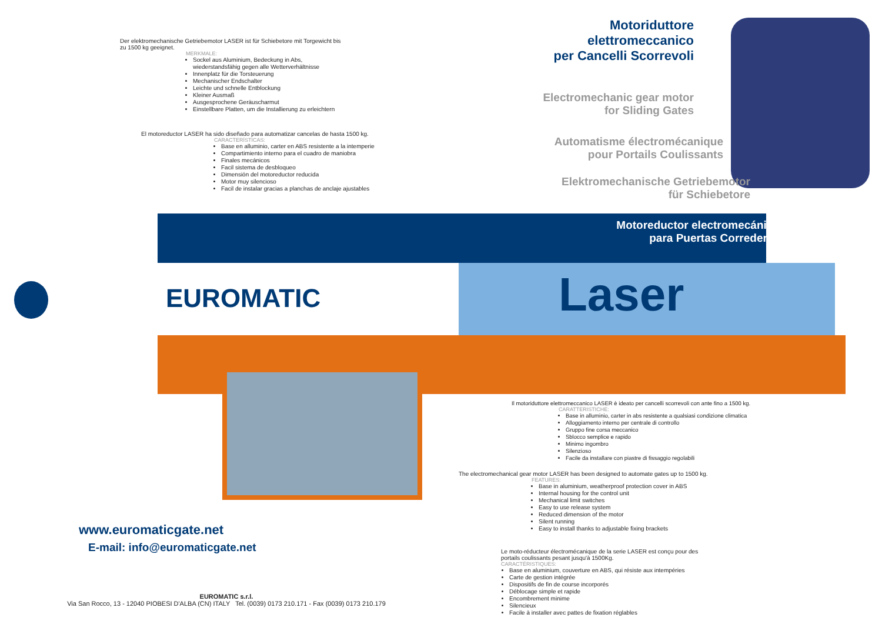Der elektromechanische Getriebemotor LASER ist für Schiebetore mit Torgewicht bis zu 1500 kg geeignet.
MERKMALE:
Sockel aus Aluminium, Bedeckung in Abs, wiederstandsfähig gegen alle Wetterverhältnisse
Innenplatz für die Torsteuerung
Mechanischer Endschalter
Leichte und schnelle Entblockung
Kleiner Ausmaß
Ausgesprochene Geräuscharmut
Einstellbare Platten, um die Installierung zu erleichtern
El motoreductor LASER ha sido diseñado para automatizar cancelas de hasta 1500 kg.
CARACTERÍSTICAS:
Base en alluminio, carter en ABS resistente a la intemperie
Compartimiento interno para el cuadro de maniobra
Finales mecánicos
Facil sistema de desbloqueo
Dimensión del motoreductor reducida
Motor muy silencioso
Facil de instalar gracias a planchas de anclaje ajustables
Motoriduttore
elettromeccanico
per Cancelli Scorrevoli
Electromechanic gear motor
for Sliding Gates
Automatisme électromécanique
pour Portails Coulissants
Elektromechanische Getriebemotor
für Schiebetore
Motoreductor electromecánico
para Puertas Correderas
EUROMATIC Laser
Il motoriduttore elettromeccanico LASER è ideato per cancelli scorrevoli con ante fino a 1500 kg.
CARATTERISTICHE:
Base in alluminio, carter in abs resistente a qualsiasi condizione climatica
Alloggiamento interno per centrale di controllo
Gruppo fine corsa meccanico
Sblocco semplice e rapido
Minimo ingombro
Silenzioso
Facile da installare con piastre di fissaggio regolabili
The electromechanical gear motor LASER has been designed to automate gates up to 1500 kg.
FEATURES:
Base in aluminium, weatherproof protection cover in ABS
Internal housing for the control unit
Mechanical limit switches
Easy to use release system
Reduced dimension of the motor
Silent running
Easy to install thanks to adjustable fixing brackets
Le moto-réducteur électromécanique de la serie LASER est conçu pour des portails coulissants pesant jusqu'à 1500Kg.
CARACTÉRISTIQUES:
Base en aluminium, couverture en ABS, qui résiste aux intempéries
Carte de gestion intégrée
Dispositifs de fin de course incorporés
Déblocage simple et rapide
Encombrement minime
Silencieux
Facile à installer avec pattes de fixation réglables
www.euromaticgate.net
E-mail: info@euromaticgate.net
EUROMATIC s.r.l.
Via San Rocco, 13 - 12040 PIOBESI D'ALBA (CN) ITALY Tel. (0039) 0173 210.171 - Fax (0039) 0173 210.179